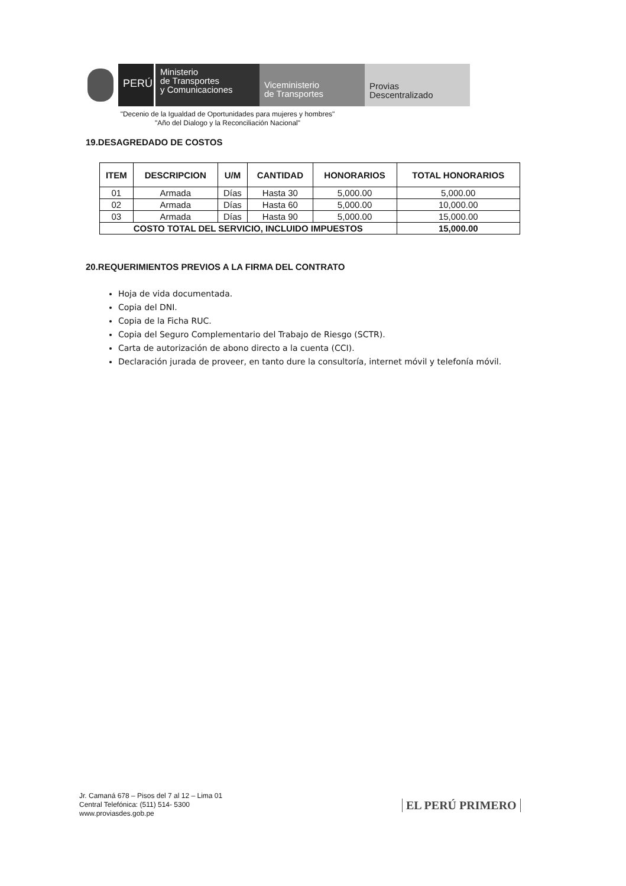PERÚ
Ministerio
de Transportes
y Comunicaciones
Viceministerio
de Transportes
Provias
Descentralizado
"Decenio de la Igualdad de Oportunidades para mujeres y hombres"
"Año del Dialogo y la Reconciliación Nacional"
19.DESAGREDADO DE COSTOS
| ITEM | DESCRIPCION | U/M | CANTIDAD | HONORARIOS | TOTAL HONORARIOS |
| --- | --- | --- | --- | --- | --- |
| 01 | Armada | Días | Hasta 30 | 5,000.00 | 5,000.00 |
| 02 | Armada | Días | Hasta 60 | 5,000.00 | 10,000.00 |
| 03 | Armada | Días | Hasta 90 | 5,000.00 | 15,000.00 |
| COSTO TOTAL DEL SERVICIO, INCLUIDO IMPUESTOS | | | | | 15,000.00 |
20.REQUERIMIENTOS PREVIOS A LA FIRMA DEL CONTRATO
Hoja de vida documentada.
Copia del DNI.
Copia de la Ficha RUC.
Copia del Seguro Complementario del Trabajo de Riesgo (SCTR).
Carta de autorización de abono directo a la cuenta (CCI).
Declaración jurada de proveer, en tanto dure la consultoría, internet móvil y telefonía móvil.
Jr. Camaná 678 – Pisos del 7 al 12 – Lima 01
Central Telefónica: (511) 514- 5300
www.proviasdes.gob.pe
EL PERÚ PRIMERO